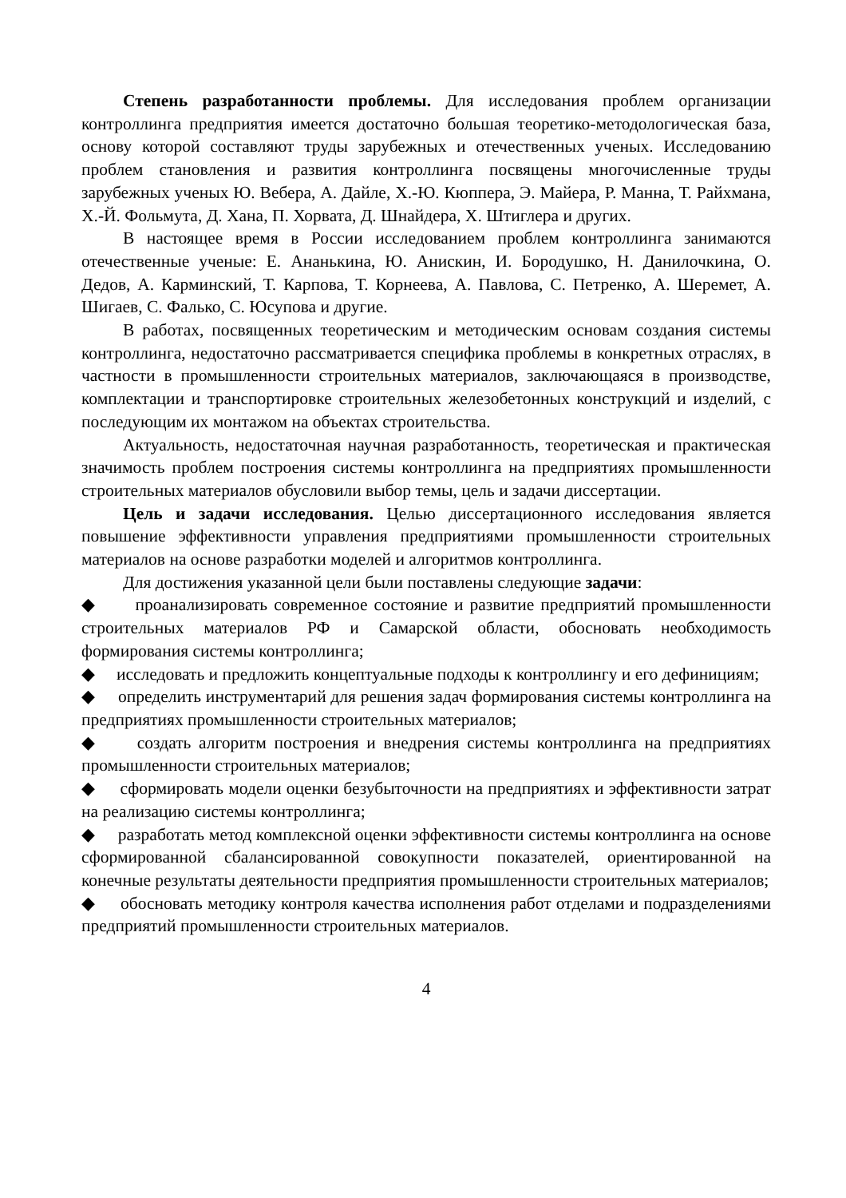Степень разработанности проблемы. Для исследования проблем организации контроллинга предприятия имеется достаточно большая теоретико-методологическая база, основу которой составляют труды зарубежных и отечественных ученых. Исследованию проблем становления и развития контроллинга посвящены многочисленные труды зарубежных ученых Ю. Вебера, А. Дайле, Х.-Ю. Кюппера, Э. Майера, Р. Манна, Т. Райхмана, Х.-Й. Фольмута, Д. Хана, П. Хорвата, Д. Шнайдера, Х. Штиглера и других.
В настоящее время в России исследованием проблем контроллинга занимаются отечественные ученые: Е. Ананькина, Ю. Анискин, И. Бородушко, Н. Данилочкина, О. Дедов, А. Карминский, Т. Карпова, Т. Корнеева, А. Павлова, С. Петренко, А. Шеремет, А. Шигаев, С. Фалько, С. Юсупова и другие.
В работах, посвященных теоретическим и методическим основам создания системы контроллинга, недостаточно рассматривается специфика проблемы в конкретных отраслях, в частности в промышленности строительных материалов, заключающаяся в производстве, комплектации и транспортировке строительных железобетонных конструкций и изделий, с последующим их монтажом на объектах строительства.
Актуальность, недостаточная научная разработанность, теоретическая и практическая значимость проблем построения системы контроллинга на предприятиях промышленности строительных материалов обусловили выбор темы, цель и задачи диссертации.
Цель и задачи исследования. Целью диссертационного исследования является повышение эффективности управления предприятиями промышленности строительных материалов на основе разработки моделей и алгоритмов контроллинга.
Для достижения указанной цели были поставлены следующие задачи:
◆ проанализировать современное состояние и развитие предприятий промышленности строительных материалов РФ и Самарской области, обосновать необходимость формирования системы контроллинга;
◆ исследовать и предложить концептуальные подходы к контроллингу и его дефинициям;
◆ определить инструментарий для решения задач формирования системы контроллинга на предприятиях промышленности строительных материалов;
◆ создать алгоритм построения и внедрения системы контроллинга на предприятиях промышленности строительных материалов;
◆ сформировать модели оценки безубыточности на предприятиях и эффективности затрат на реализацию системы контроллинга;
◆ разработать метод комплексной оценки эффективности системы контроллинга на основе сформированной сбалансированной совокупности показателей, ориентированной на конечные результаты деятельности предприятия промышленности строительных материалов;
◆ обосновать методику контроля качества исполнения работ отделами и подразделениями предприятий промышленности строительных материалов.
4